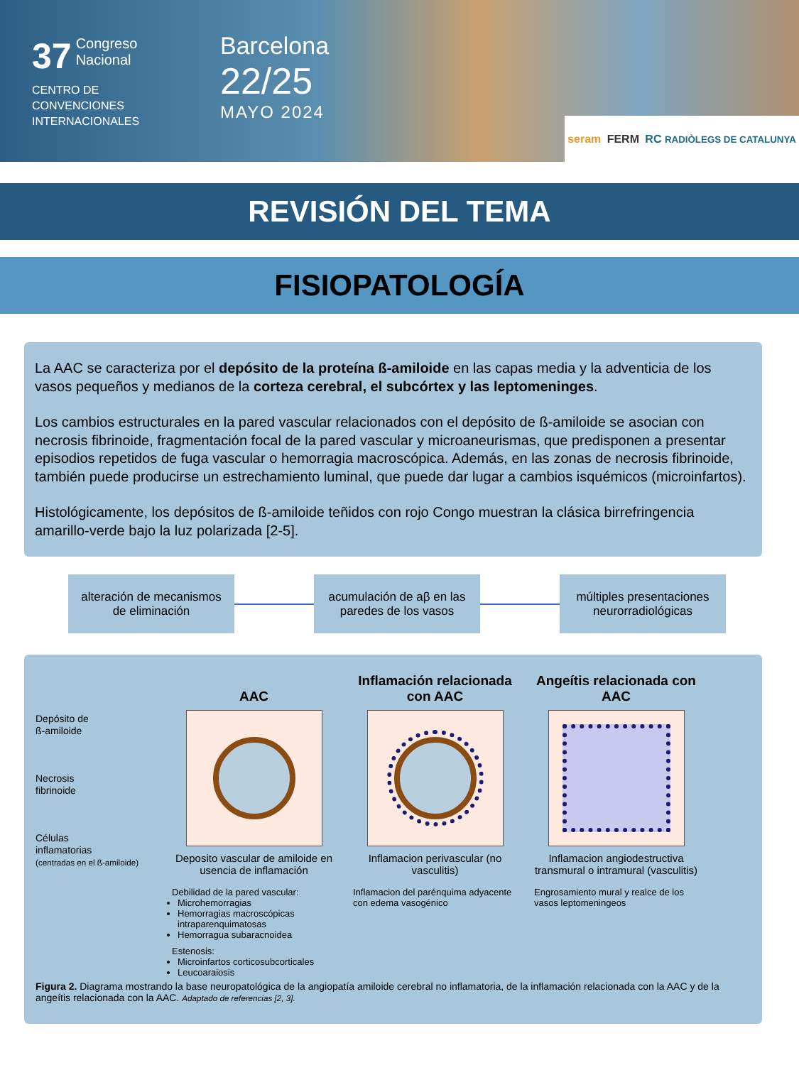37 Congreso
Nacional
CENTRO DE
CONVENCIONES
INTERNACIONALES
Barcelona
22/25
MAYO 2024
seram FERM RC RADIÒLEGS DE CATALUNYA
REVISIÓN DEL TEMA
FISIOPATOLOGÍA
La AAC se caracteriza por el depósito de la proteína ß-amiloide en las capas media y la adventicia de los vasos pequeños y medianos de la corteza cerebral, el subcórtex y las leptomeninges.
Los cambios estructurales en la pared vascular relacionados con el depósito de ß-amiloide se asocian con necrosis fibrinoide, fragmentación focal de la pared vascular y microaneurismas, que predisponen a presentar episodios repetidos de fuga vascular o hemorragia macroscópica. Además, en las zonas de necrosis fibrinoide, también puede producirse un estrechamiento luminal, que puede dar lugar a cambios isquémicos (microinfartos).
Histológicamente, los depósitos de ß-amiloide teñidos con rojo Congo muestran la clásica birrefringencia amarillo-verde bajo la luz polarizada [2-5].
alteración de mecanismos
de eliminación
acumulación de aβ en las
paredes de los vasos
múltiples presentaciones
neurorradiológicas
Depósito de
ß-amiloide
Necrosis
fibrinoide
Células
inflamatorias
(centradas en el ß-amiloide)
AAC
Deposito vascular de amiloide en usencia de inflamación
Debilidad de la pared vascular:
Microhemorragias
Hemorragias macroscópicas intraparenquimatosas
Hemorragua subaracnoidea
Estenosis:
Microinfartos corticosubcorticales
Leucoaraiosis
Inflamación relacionada con AAC
Inflamacion perivascular (no vasculitis)
Inflamacion del parénquima adyacente con edema vasogénico
Angeítis relacionada con AAC
Inflamacion angiodestructiva transmural o intramural (vasculitis)
Engrosamiento mural y realce de los vasos leptomeningeos
Figura 2. Diagrama mostrando la base neuropatológica de la angiopatía amiloide cerebral no inflamatoria, de la inflamación relacionada con la AAC y de la angeítis relacionada con la AAC. Adaptado de referencias [2, 3].